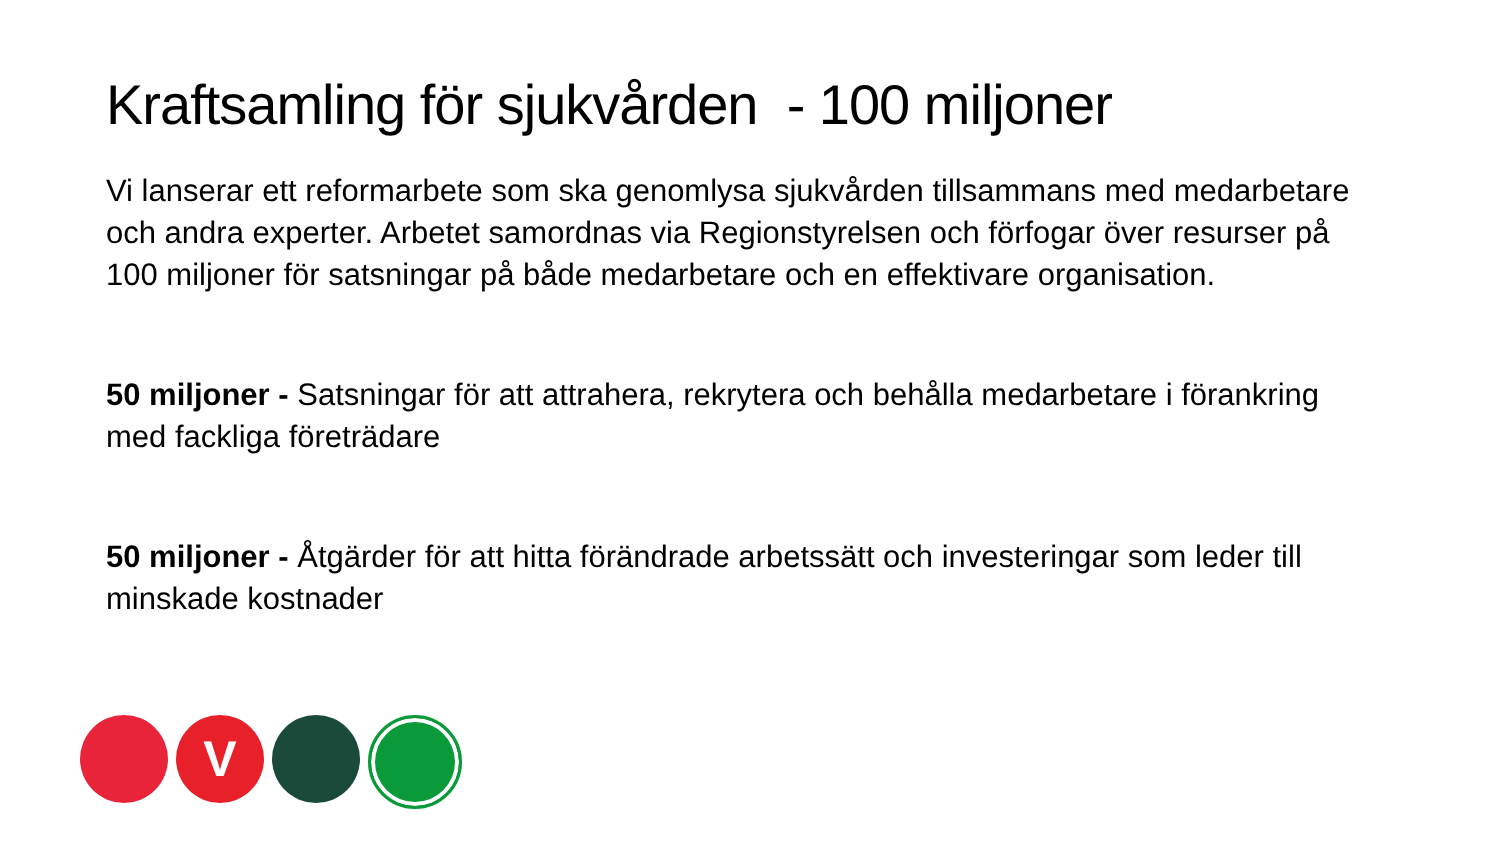Kraftsamling för sjukvården - 100 miljoner
Vi lanserar ett reformarbete som ska genomlysa sjukvården tillsammans med medarbetare och andra experter. Arbetet samordnas via Regionstyrelsen och förfogar över resurser på 100 miljoner för satsningar på både medarbetare och en effektivare organisation.
50 miljoner - Satsningar för att attrahera, rekrytera och behålla medarbetare i förankring med fackliga företrädare
50 miljoner - Åtgärder för att hitta förändrade arbetssätt och investeringar som leder till minskade kostnader
V